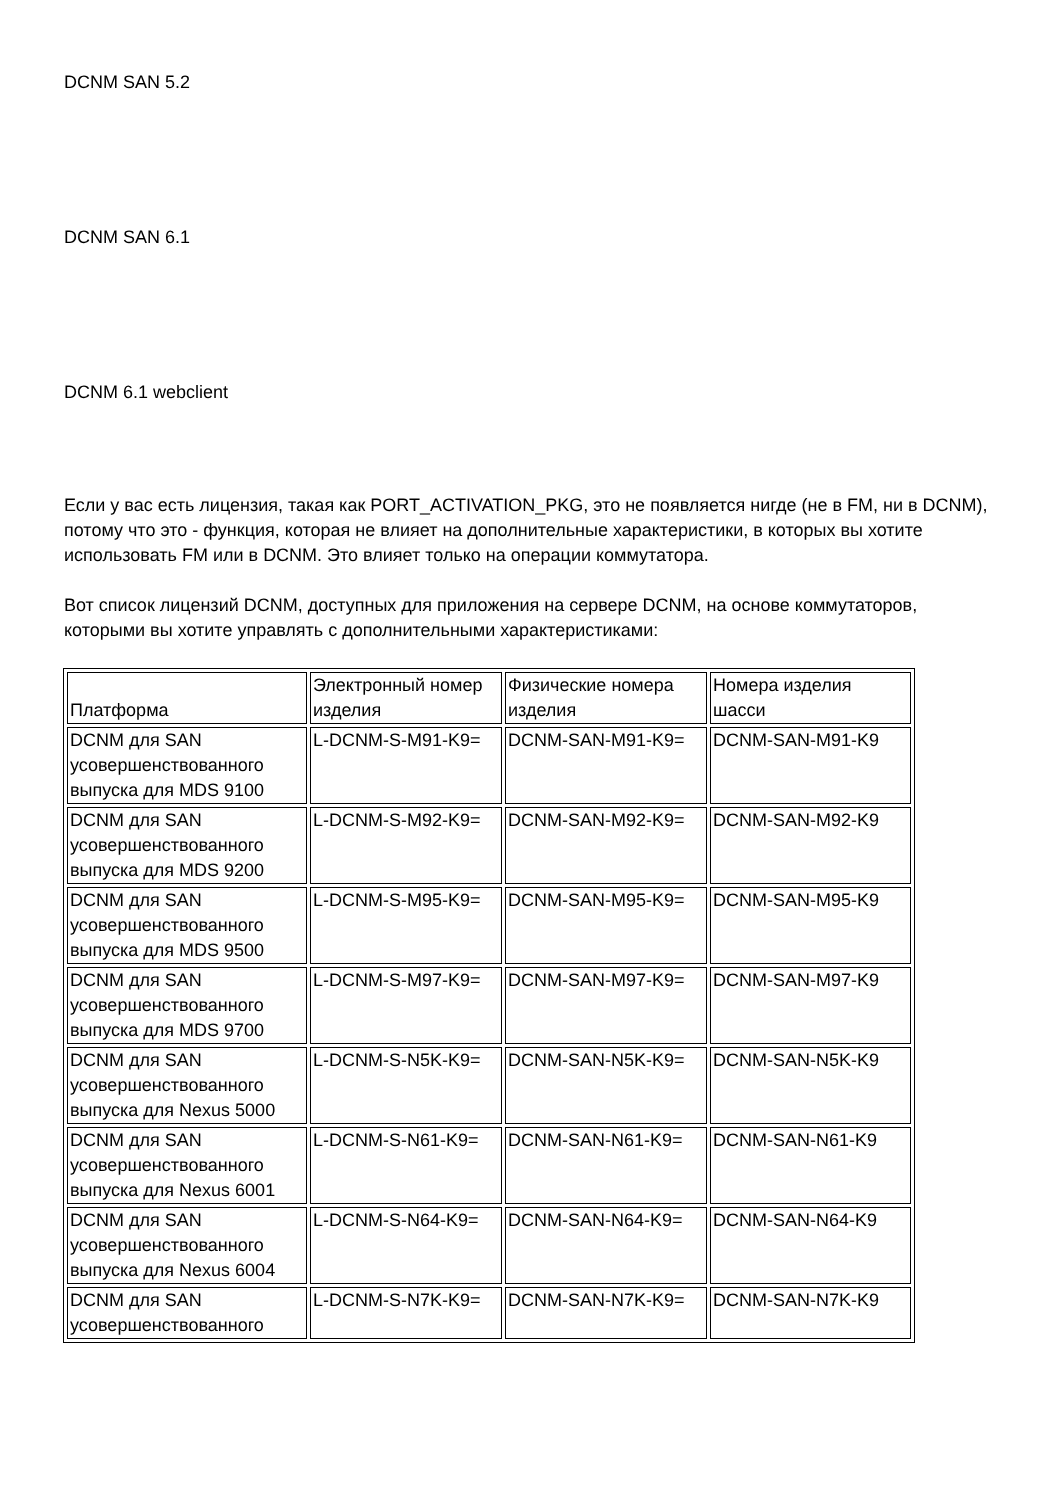DCNM SAN 5.2
DCNM SAN 6.1
DCNM 6.1 webclient
Если у вас есть лицензия, такая как PORT_ACTIVATION_PKG, это не появляется нигде (не в FM, ни в DCNM), потому что это - функция, которая не влияет на дополнительные характеристики, в которых вы хотите использовать FM или в DCNM. Это влияет только на операции коммутатора.
Вот список лицензий DCNM, доступных для приложения на сервере DCNM, на основе коммутаторов, которыми вы хотите управлять с дополнительными характеристиками:
| Платформа | Электронный номер изделия | Физические номера изделия | Номера изделия шасси |
| --- | --- | --- | --- |
| DCNM для SAN усовершенствованного выпуска для MDS 9100 | L-DCNM-S-M91-K9= | DCNM-SAN-M91-K9= | DCNM-SAN-M91-K9 |
| DCNM для SAN усовершенствованного выпуска для MDS 9200 | L-DCNM-S-M92-K9= | DCNM-SAN-M92-K9= | DCNM-SAN-M92-K9 |
| DCNM для SAN усовершенствованного выпуска для MDS 9500 | L-DCNM-S-M95-K9= | DCNM-SAN-M95-K9= | DCNM-SAN-M95-K9 |
| DCNM для SAN усовершенствованного выпуска для MDS 9700 | L-DCNM-S-M97-K9= | DCNM-SAN-M97-K9= | DCNM-SAN-M97-K9 |
| DCNM для SAN усовершенствованного выпуска для Nexus 5000 | L-DCNM-S-N5K-K9= | DCNM-SAN-N5K-K9= | DCNM-SAN-N5K-K9 |
| DCNM для SAN усовершенствованного выпуска для Nexus 6001 | L-DCNM-S-N61-K9= | DCNM-SAN-N61-K9= | DCNM-SAN-N61-K9 |
| DCNM для SAN усовершенствованного выпуска для Nexus 6004 | L-DCNM-S-N64-K9= | DCNM-SAN-N64-K9= | DCNM-SAN-N64-K9 |
| DCNM для SAN усовершенствованного | L-DCNM-S-N7K-K9= | DCNM-SAN-N7K-K9= | DCNM-SAN-N7K-K9 |